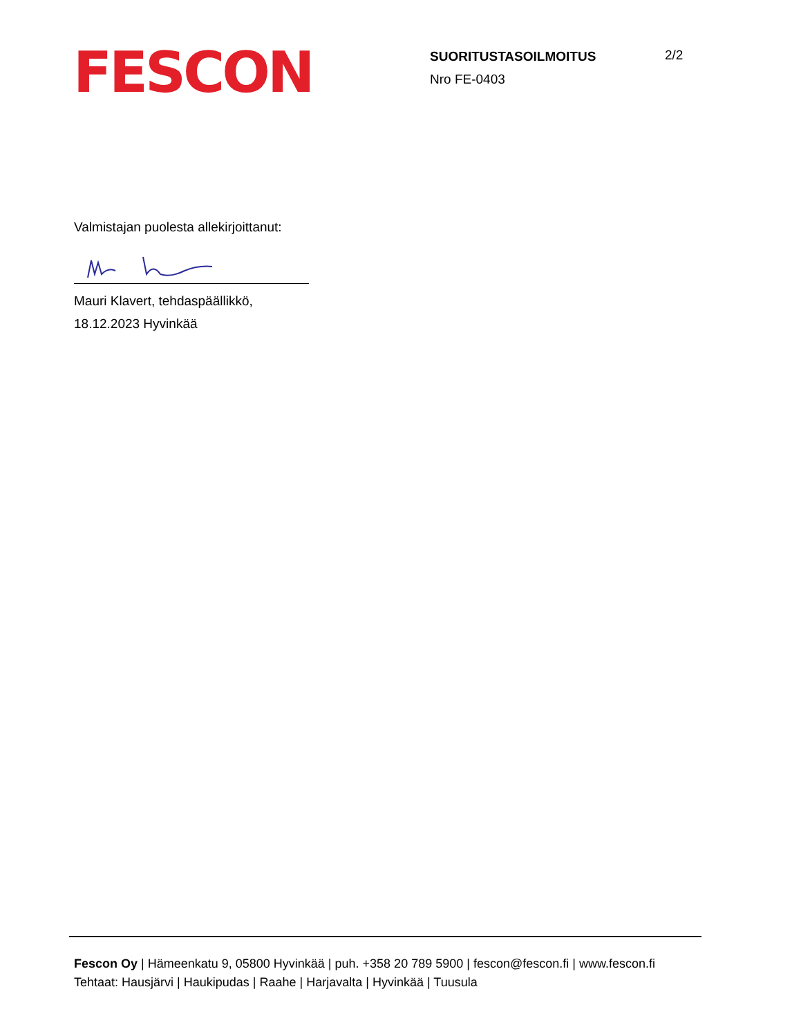FESCON
SUORITUSTASOILMOITUS
Nro FE-0403
2/2
Valmistajan puolesta allekirjoittanut:
Mauri Klavert, tehdaspäällikkö,
18.12.2023 Hyvinkää
Fescon Oy | Hämeenkatu 9, 05800 Hyvinkää | puh. +358 20 789 5900 | fescon@fescon.fi | www.fescon.fi
Tehtaat: Hausjärvi | Haukipudas | Raahe | Harjavalta | Hyvinkää | Tuusula